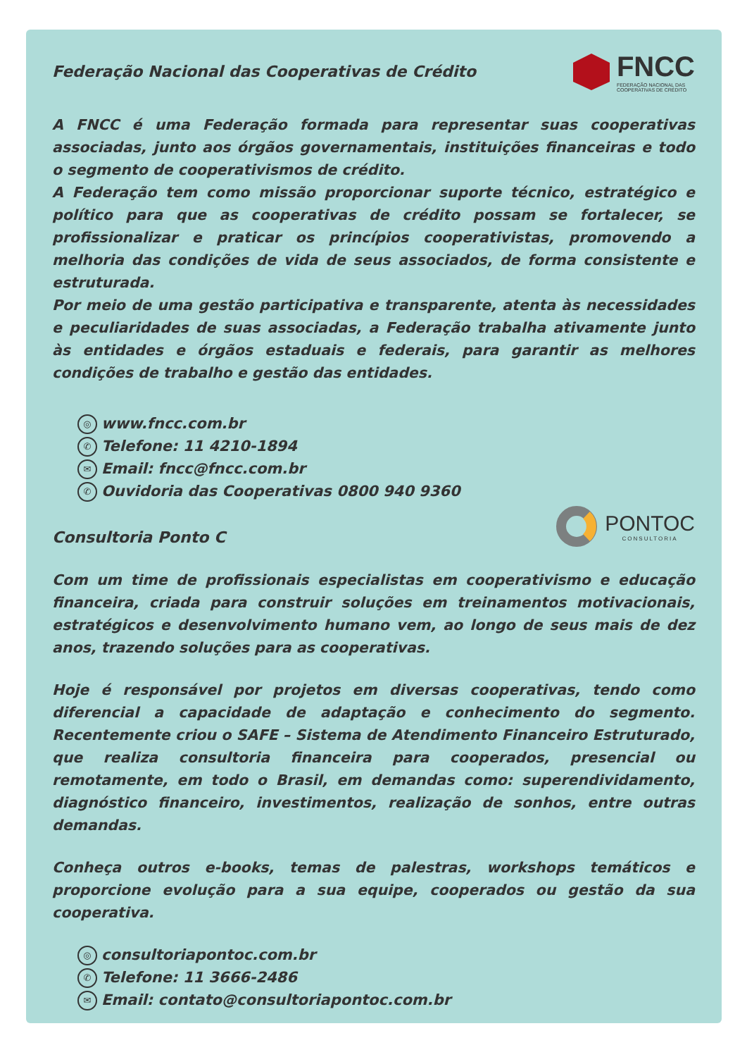Federação Nacional das Cooperativas de Crédito
FNCC
FEDERAÇÃO NACIONAL DAS
COOPERATIVAS DE CRÉDITO
A FNCC é uma Federação formada para representar suas cooperativas associadas, junto aos órgãos governamentais, instituições financeiras e todo o segmento de cooperativismos de crédito.
A Federação tem como missão proporcionar suporte técnico, estratégico e político para que as cooperativas de crédito possam se fortalecer, se profissionalizar e praticar os princípios cooperativistas, promovendo a melhoria das condições de vida de seus associados, de forma consistente e estruturada.
Por meio de uma gestão participativa e transparente, atenta às necessidades e peculiaridades de suas associadas, a Federação trabalha ativamente junto às entidades e órgãos estaduais e federais, para garantir as melhores condições de trabalho e gestão das entidades.
◎ www.fncc.com.br
✆ Telefone: 11 4210-1894
✉ Email: fncc@fncc.com.br
✆ Ouvidoria das Cooperativas 0800 940 9360
Consultoria Ponto C
PONTOC
CONSULTORIA
Com um time de profissionais especialistas em cooperativismo e educação financeira, criada para construir soluções em treinamentos motivacionais, estratégicos e desenvolvimento humano vem, ao longo de seus mais de dez anos, trazendo soluções para as cooperativas.
Hoje é responsável por projetos em diversas cooperativas, tendo como diferencial a capacidade de adaptação e conhecimento do segmento. Recentemente criou o SAFE – Sistema de Atendimento Financeiro Estruturado, que realiza consultoria financeira para cooperados, presencial ou remotamente, em todo o Brasil, em demandas como: superendividamento, diagnóstico financeiro, investimentos, realização de sonhos, entre outras demandas.
Conheça outros e-books, temas de palestras, workshops temáticos e proporcione evolução para a sua equipe, cooperados ou gestão da sua cooperativa.
◎ consultoriapontoc.com.br
✆ Telefone: 11 3666-2486
✉ Email: contato@consultoriapontoc.com.br